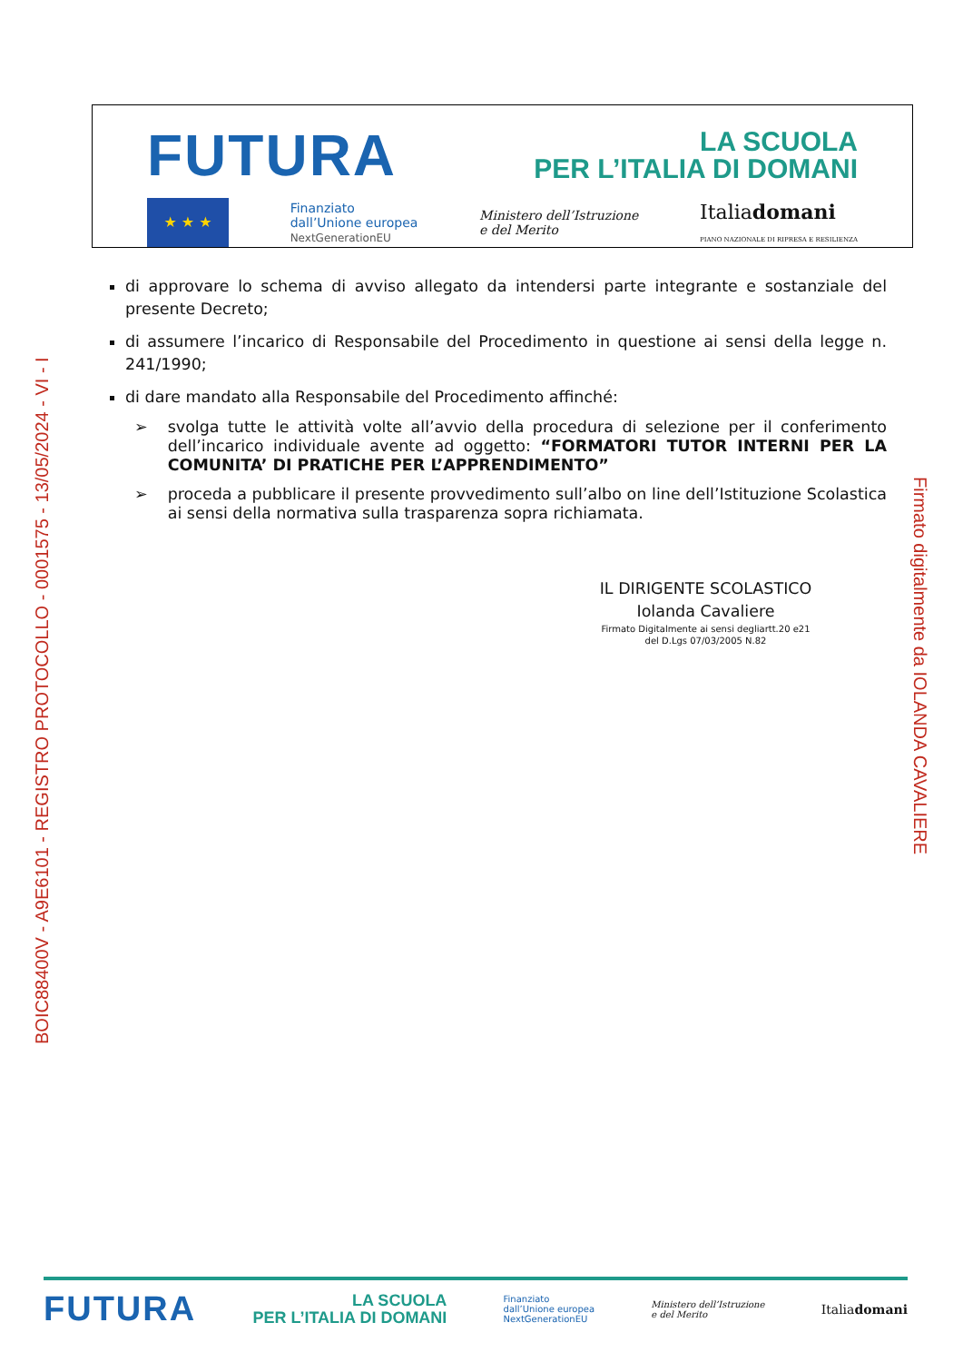FUTURA LA SCUOLA
PER L’ITALIA DI DOMANI
★ ★ ★
Finanziato
dall’Unione europea
NextGenerationEU
Ministero dell’Istruzione
e del Merito
Italiadomani
PIANO NAZIONALE DI RIPRESA E RESILIENZA
di approvare lo schema di avviso allegato da intendersi parte integrante e sostanziale del presente Decreto;
di assumere l’incarico di Responsabile del Procedimento in questione ai sensi della legge n. 241/1990;
di dare mandato alla Responsabile del Procedimento affinché:
➢ svolga tutte le attività volte all’avvio della procedura di selezione per il conferimento dell’incarico individuale avente ad oggetto: “FORMATORI TUTOR INTERNI PER LA COMUNITA’ DI PRATICHE PER L’APPRENDIMENTO”
➢ proceda a pubblicare il presente provvedimento sull’albo on line dell’Istituzione Scolastica ai sensi della normativa sulla trasparenza sopra richiamata.
IL DIRIGENTE SCOLASTICO
Iolanda Cavaliere
Firmato Digitalmente ai sensi degliartt.20 e21
del D.Lgs 07/03/2005 N.82
BOIC88400V - A9E6101 - REGISTRO PROTOCOLLO - 0001575 - 13/05/2024 - VI - I
Firmato digitalmente da IOLANDA CAVALIERE
FUTURA LA SCUOLA
PER L’ITALIA DI DOMANI Finanziato
dall’Unione europea
NextGenerationEU Ministero dell’Istruzione
e del Merito Italiadomani